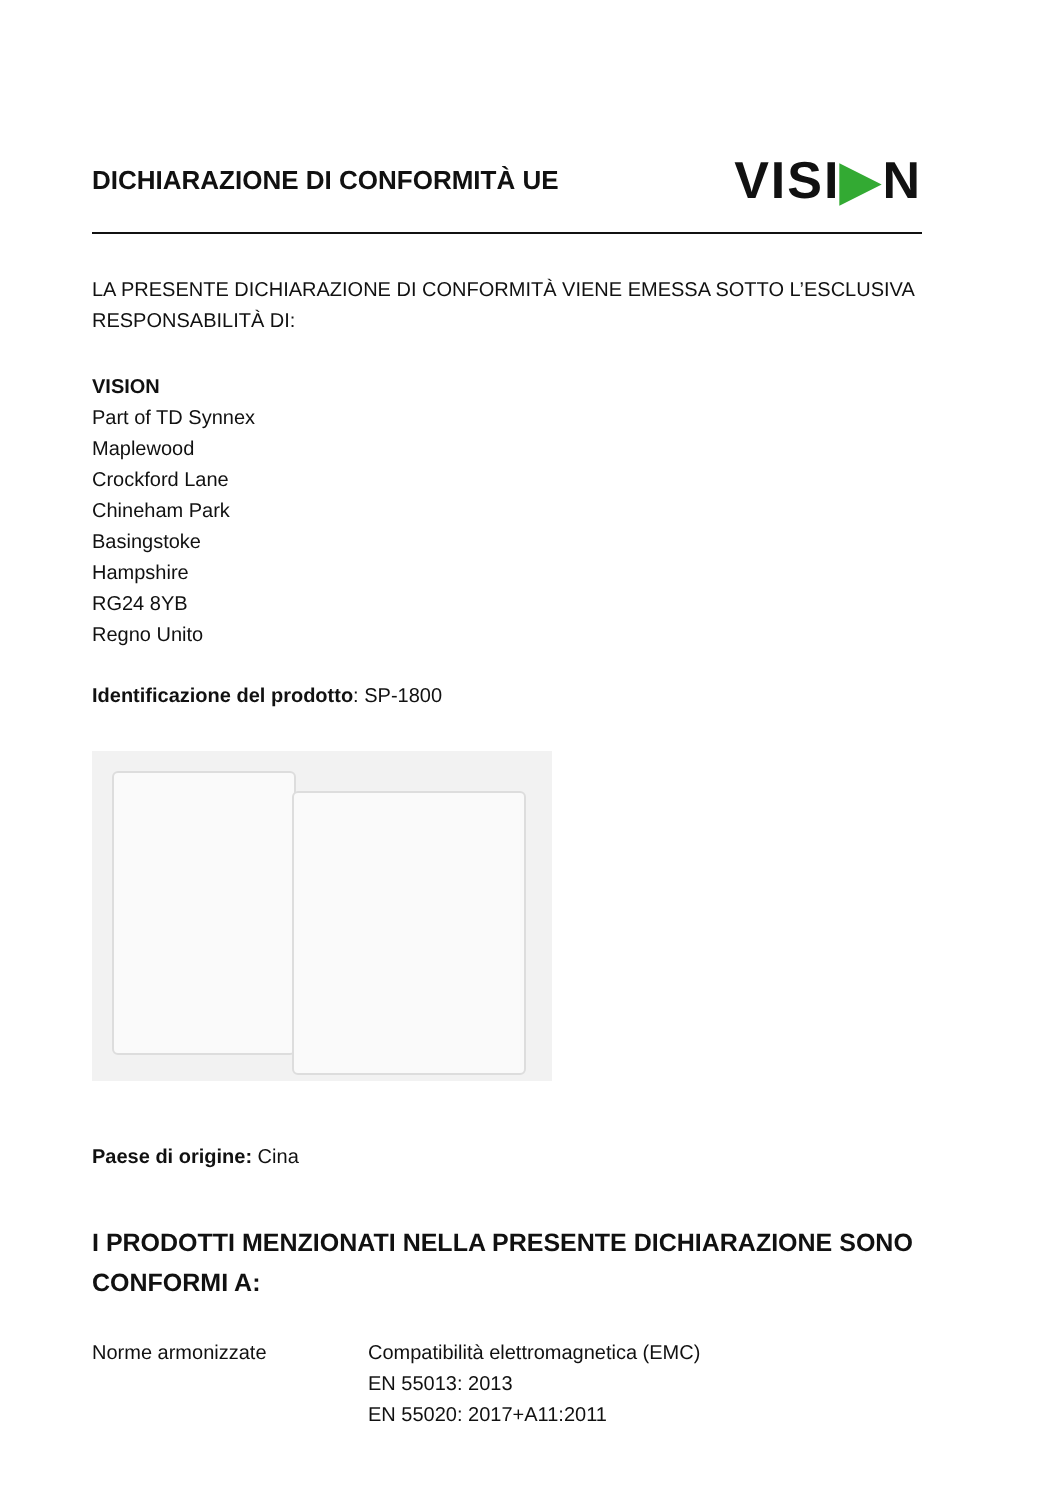DICHIARAZIONE DI CONFORMITÀ UE
VISI▶N
LA PRESENTE DICHIARAZIONE DI CONFORMITÀ VIENE EMESSA SOTTO L’ESCLUSIVA RESPONSABILITÀ DI:
VISION
Part of TD Synnex
Maplewood
Crockford Lane
Chineham Park
Basingstoke
Hampshire
RG24 8YB
Regno Unito
Identificazione del prodotto: SP-1800
Paese di origine: Cina
I PRODOTTI MENZIONATI NELLA PRESENTE DICHIARAZIONE SONO CONFORMI A:
Norme armonizzate Compatibilità elettromagnetica (EMC)
EN 55013: 2013
EN 55020: 2017+A11:2011